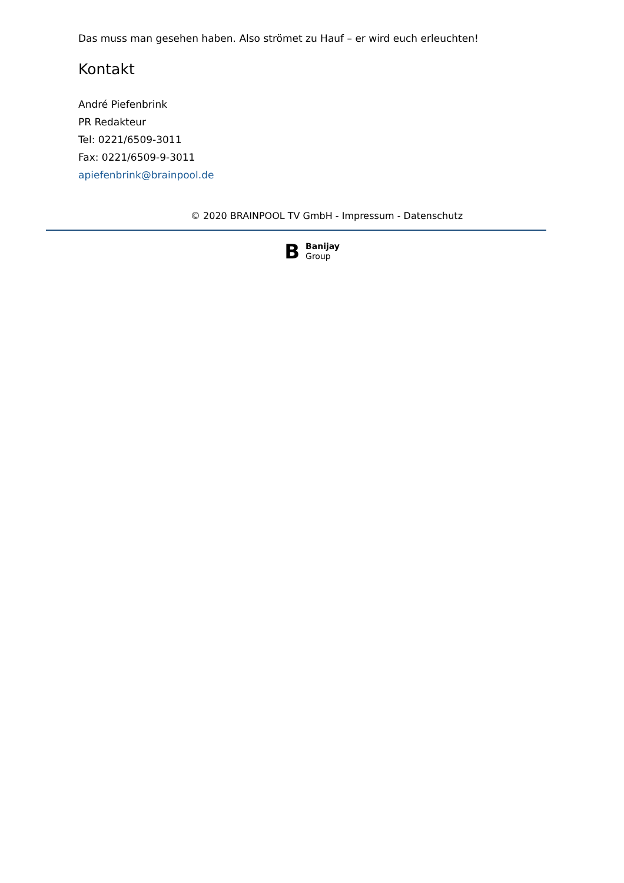Das muss man gesehen haben. Also strömet zu Hauf – er wird euch erleuchten!
Kontakt
André Piefenbrink
PR Redakteur
Tel: 0221/6509-3011
Fax: 0221/6509-9-3011
apiefenbrink@brainpool.de
© 2020 BRAINPOOL TV GmbH - Impressum - Datenschutz
B Banijay
Group